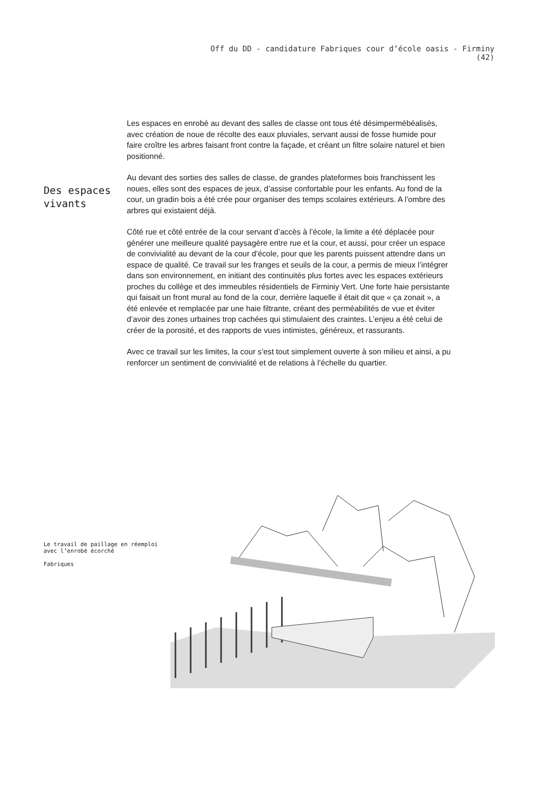Off du DD - candidature Fabriques cour d’école oasis - Firminy
(42)
Des espaces vivants
Les espaces en enrobé au devant des salles de classe ont tous été désimpermébéalisés, avec création de noue de récolte des eaux pluviales, servant aussi de fosse humide pour faire croître les arbres faisant front contre la façade, et créant un filtre solaire naturel et bien positionné.
Au devant des sorties des salles de classe, de grandes plateformes bois franchissent les noues, elles sont des espaces de jeux, d’assise confortable pour les enfants. Au fond de la cour, un gradin bois a été crée pour organiser des temps scolaires extérieurs. A l’ombre des arbres qui existaient déjà.
Côté rue et côté entrée de la cour servant d’accès à l’école, la limite a été déplacée pour générer une meilleure qualité paysagère entre rue et la cour, et aussi, pour créer un espace de convivialité au devant de la cour d’école, pour que les parents puissent attendre dans un espace de qualité. Ce travail sur les franges et seuils de la cour, a permis de mieux l’intégrer dans son environnement, en initiant des continuités plus fortes avec les espaces extérieurs proches du collège et des immeubles résidentiels de Firminiy Vert. Une forte haie persistante qui faisait un front mural au fond de la cour, derrière laquelle il était dit que « ça zonait », a été enlevée et remplacée par une haie filtrante, créant des perméabilités de vue et éviter d’avoir des zones urbaines trop cachées qui stimulaient des craintes. L’enjeu a été celui de créer de la porosité, et des rapports de vues intimistes, généreux, et rassurants.
Avec ce travail sur les limites, la cour s’est tout simplement ouverte à son milieu et ainsi, a pu renforcer un sentiment de convivialité et de relations à l’échelle du quartier.
Le travail de paillage en réemploi avec l’enrobé écorché
Fabriques